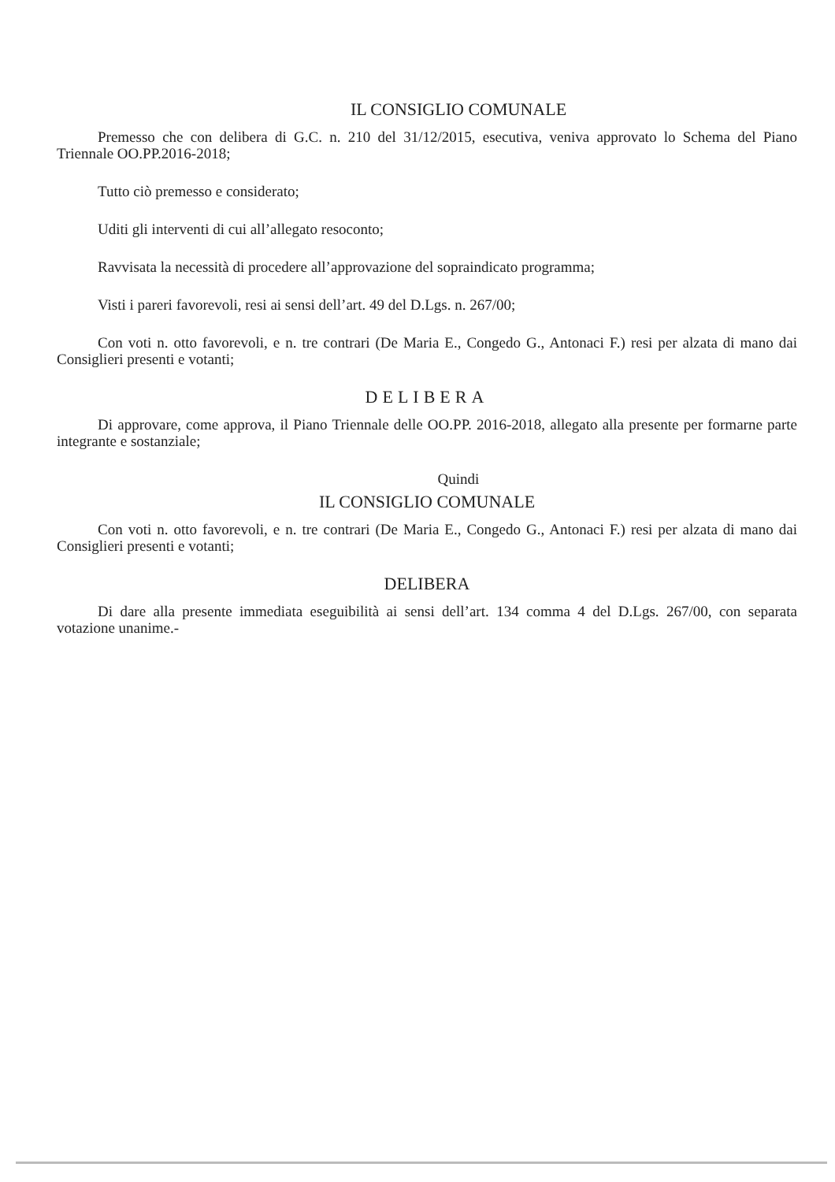IL CONSIGLIO COMUNALE
Premesso che con delibera di G.C. n. 210 del 31/12/2015, esecutiva, veniva approvato lo Schema del Piano Triennale OO.PP.2016-2018;
Tutto ciò premesso e considerato;
Uditi gli interventi di cui all’allegato resoconto;
Ravvisata la necessità di procedere all’approvazione del sopraindicato programma;
Visti i pareri favorevoli, resi ai sensi dell’art. 49 del D.Lgs. n. 267/00;
Con voti n. otto favorevoli, e n. tre contrari (De Maria E., Congedo G., Antonaci F.) resi per alzata di mano dai Consiglieri presenti e votanti;
DELIBERA
Di approvare, come approva, il Piano Triennale delle OO.PP. 2016-2018, allegato alla presente per formarne parte integrante e sostanziale;
Quindi
IL CONSIGLIO COMUNALE
Con voti n. otto favorevoli, e n. tre contrari (De Maria E., Congedo G., Antonaci F.) resi per alzata di mano dai Consiglieri presenti e votanti;
DELIBERA
Di dare alla presente immediata eseguibilità ai sensi dell’art. 134 comma 4 del D.Lgs. 267/00, con separata votazione unanime.-